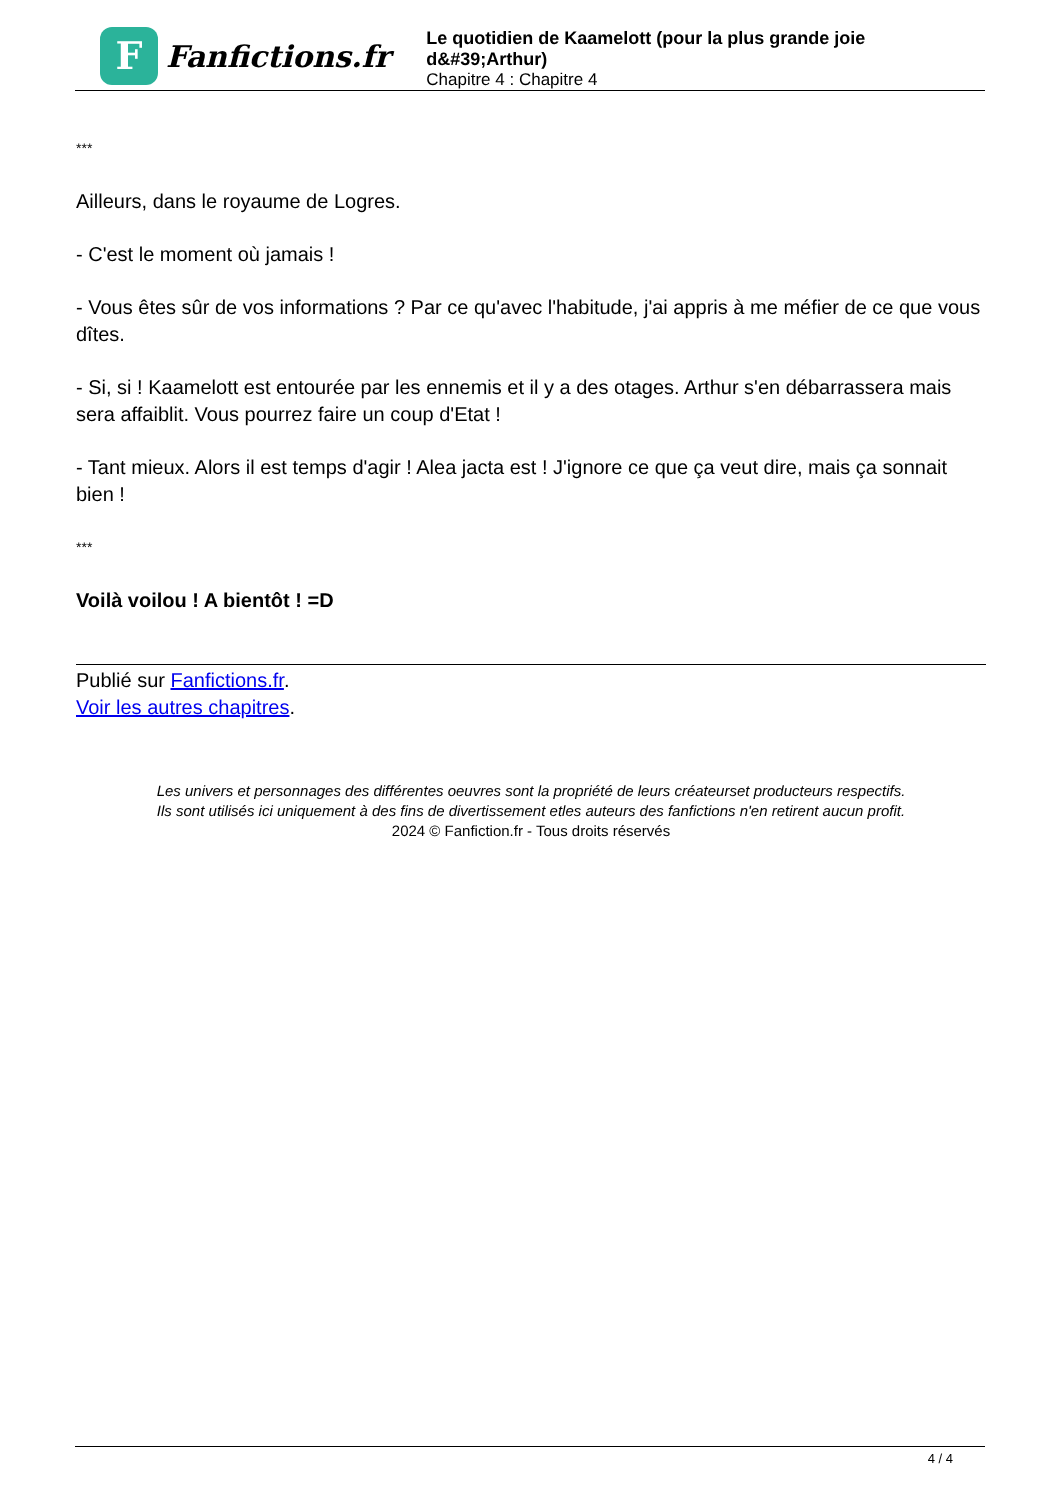F
Fanfictions.fr
Le quotidien de Kaamelott (pour la plus grande joie d&#39;Arthur)
Chapitre 4 : Chapitre 4
***
Ailleurs, dans le royaume de Logres.
- C'est le moment où jamais !
- Vous êtes sûr de vos informations ? Par ce qu'avec l'habitude, j'ai appris à me méfier de ce que vous dîtes.
- Si, si ! Kaamelott est entourée par les ennemis et il y a des otages. Arthur s'en débarrassera mais sera affaiblit. Vous pourrez faire un coup d'Etat !
- Tant mieux. Alors il est temps d'agir ! Alea jacta est ! J'ignore ce que ça veut dire, mais ça sonnait bien !
***
Voilà voilou ! A bientôt ! =D
Publié sur Fanfictions.fr.
Voir les autres chapitres.
Les univers et personnages des différentes oeuvres sont la propriété de leurs créateurset producteurs respectifs.
Ils sont utilisés ici uniquement à des fins de divertissement etles auteurs des fanfictions n'en retirent aucun profit.
2024 © Fanfiction.fr - Tous droits réservés
4 / 4